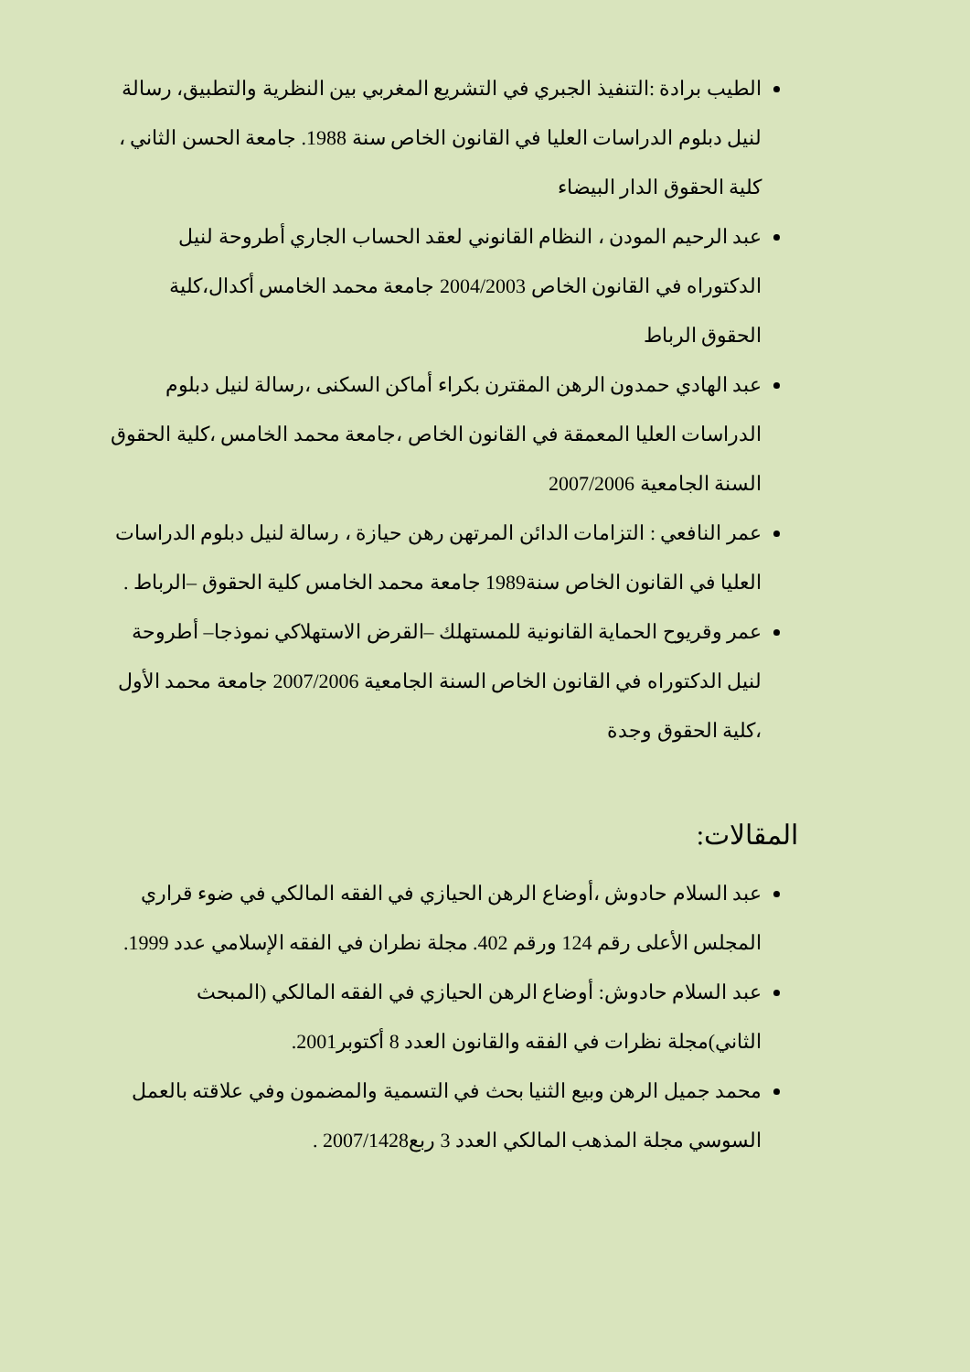الطيب برادة :التنفيذ الجبري في التشريع المغربي بين النظرية والتطبيق، رسالة لنيل دبلوم الدراسات العليا في القانون الخاص سنة 1988. جامعة الحسن الثاني ، كلية الحقوق الدار البيضاء
عبد الرحيم المودن ، النظام القانوني لعقد الحساب الجاري أطروحة لنيل الدكتوراه في القانون الخاص 2004/2003 جامعة محمد الخامس أكدال،كلية الحقوق الرباط
عبد الهادي حمدون الرهن المقترن بكراء أماكن السكنى ،رسالة لنيل دبلوم الدراسات العليا المعمقة في القانون الخاص ،جامعة محمد الخامس ،كلية الحقوق السنة الجامعية 2007/2006
عمر النافعي : التزامات الدائن المرتهن رهن حيازة ، رسالة لنيل دبلوم الدراسات العليا في القانون الخاص سنة1989 جامعة محمد الخامس كلية الحقوق –الرباط .
عمر وقريوح الحماية القانونية للمستهلك –القرض الاستهلاكي نموذجا– أطروحة لنيل الدكتوراه في القانون الخاص السنة الجامعية 2007/2006 جامعة محمد الأول ،كلية الحقوق وجدة
المقالات:
عبد السلام حادوش ،أوضاع الرهن الحيازي في الفقه المالكي في ضوء قراري المجلس الأعلى رقم 124 ورقم 402. مجلة نطران في الفقه الإسلامي عدد 1999.
عبد السلام حادوش: أوضاع الرهن الحيازي في الفقه المالكي (المبحث الثاني)مجلة نظرات في الفقه والقانون العدد 8 أكتوبر2001.
محمد جميل الرهن وبيع الثنيا بحث في التسمية والمضمون وفي علاقته بالعمل السوسي مجلة المذهب المالكي العدد 3 ربع2007/1428 .